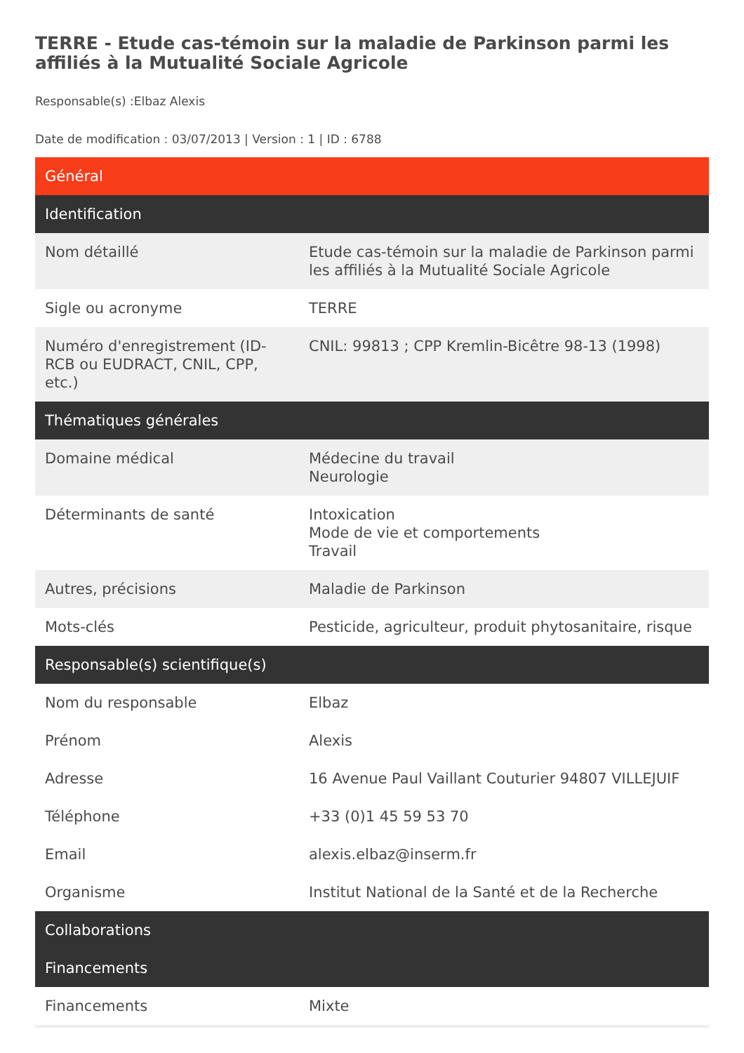TERRE - Etude cas-témoin sur la maladie de Parkinson parmi les affiliés à la Mutualité Sociale Agricole
Responsable(s) :Elbaz Alexis
Date de modification : 03/07/2013 | Version : 1 | ID : 6788
| Général | |
| --- | --- |
| Identification | |
| Nom détaillé | Etude cas-témoin sur la maladie de Parkinson parmi les affiliés à la Mutualité Sociale Agricole |
| Sigle ou acronyme | TERRE |
| Numéro d'enregistrement (ID-RCB ou EUDRACT, CNIL, CPP, etc.) | CNIL: 99813 ; CPP Kremlin-Bicêtre 98-13 (1998) |
| Thématiques générales | |
| Domaine médical | Médecine du travail Neurologie |
| Déterminants de santé | Intoxication Mode de vie et comportements Travail |
| Autres, précisions | Maladie de Parkinson |
| Mots-clés | Pesticide, agriculteur, produit phytosanitaire, risque |
| Responsable(s) scientifique(s) | |
| Nom du responsable | Elbaz |
| Prénom | Alexis |
| Adresse | 16 Avenue Paul Vaillant Couturier 94807 VILLEJUIF |
| Téléphone | +33 (0)1 45 59 53 70 |
| Email | alexis.elbaz@inserm.fr |
| Organisme | Institut National de la Santé et de la Recherche |
| Collaborations | |
| Financements | |
| Financements | Mixte |